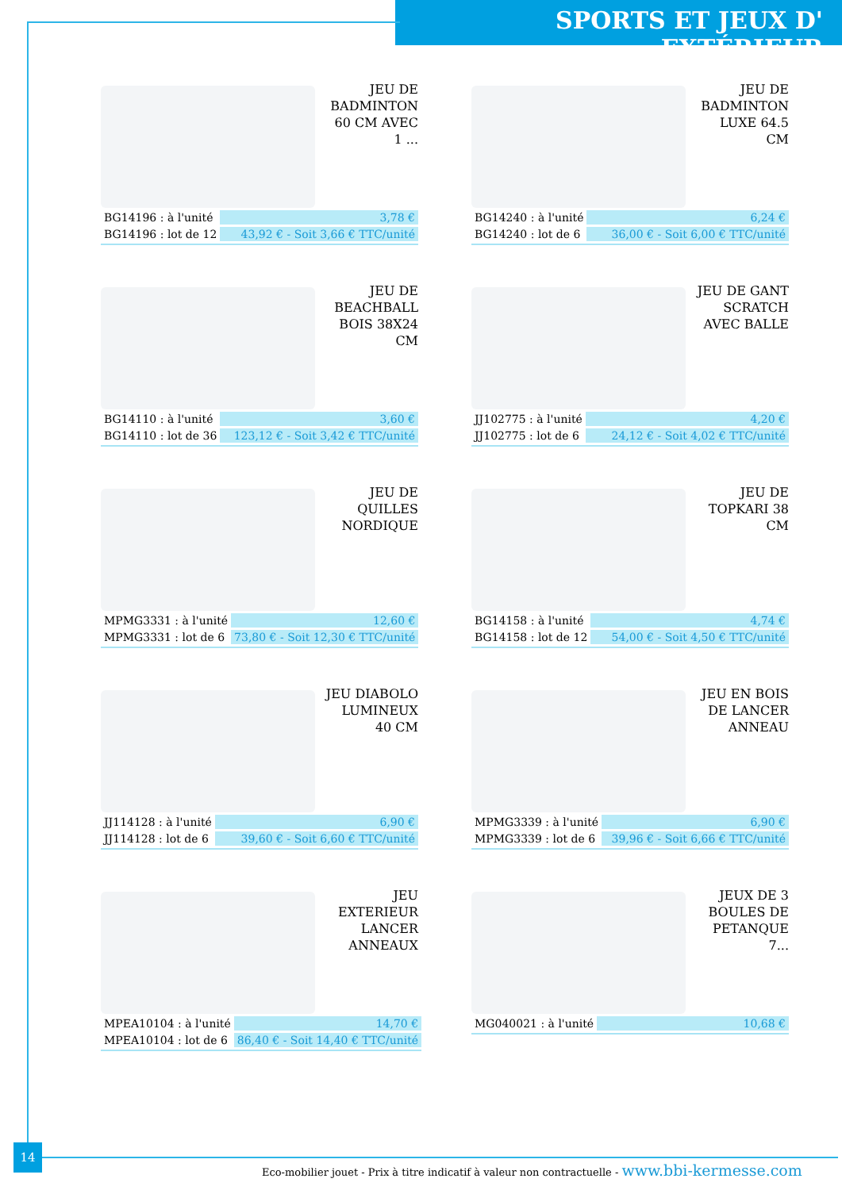SPORTS ET JEUX D' EXTÉRIEUR
JEU DE BADMINTON 60 CM AVEC 1 ...
| BG14196 : à l'unité | 3,78 € |
| BG14196 : lot de 12 | 43,92 € - Soit 3,66 € TTC/unité |
JEU DE BADMINTON LUXE 64.5 CM
| BG14240 : à l'unité | 6,24 € |
| BG14240 : lot de 6 | 36,00 € - Soit 6,00 € TTC/unité |
JEU DE BEACHBALL BOIS 38X24 CM
| BG14110 : à l'unité | 3,60 € |
| BG14110 : lot de 36 | 123,12 € - Soit 3,42 € TTC/unité |
JEU DE GANT SCRATCH AVEC BALLE
| JJ102775 : à l'unité | 4,20 € |
| JJ102775 : lot de 6 | 24,12 € - Soit 4,02 € TTC/unité |
JEU DE QUILLES NORDIQUE
| MPMG3331 : à l'unité | 12,60 € |
| MPMG3331 : lot de 6 | 73,80 € - Soit 12,30 € TTC/unité |
JEU DE TOPKARI 38 CM
| BG14158 : à l'unité | 4,74 € |
| BG14158 : lot de 12 | 54,00 € - Soit 4,50 € TTC/unité |
JEU DIABOLO LUMINEUX 40 CM
| JJ114128 : à l'unité | 6,90 € |
| JJ114128 : lot de 6 | 39,60 € - Soit 6,60 € TTC/unité |
JEU EN BOIS DE LANCER ANNEAU
| MPMG3339 : à l'unité | 6,90 € |
| MPMG3339 : lot de 6 | 39,96 € - Soit 6,66 € TTC/unité |
JEU EXTERIEUR LANCER ANNEAUX
| MPEA10104 : à l'unité | 14,70 € |
| MPEA10104 : lot de 6 | 86,40 € - Soit 14,40 € TTC/unité |
JEUX DE 3 BOULES DE PETANQUE 7...
| MG040021 : à l'unité | 10,68 € |
14
Eco-mobilier jouet - Prix à titre indicatif à valeur non contractuelle - www.bbi-kermesse.com